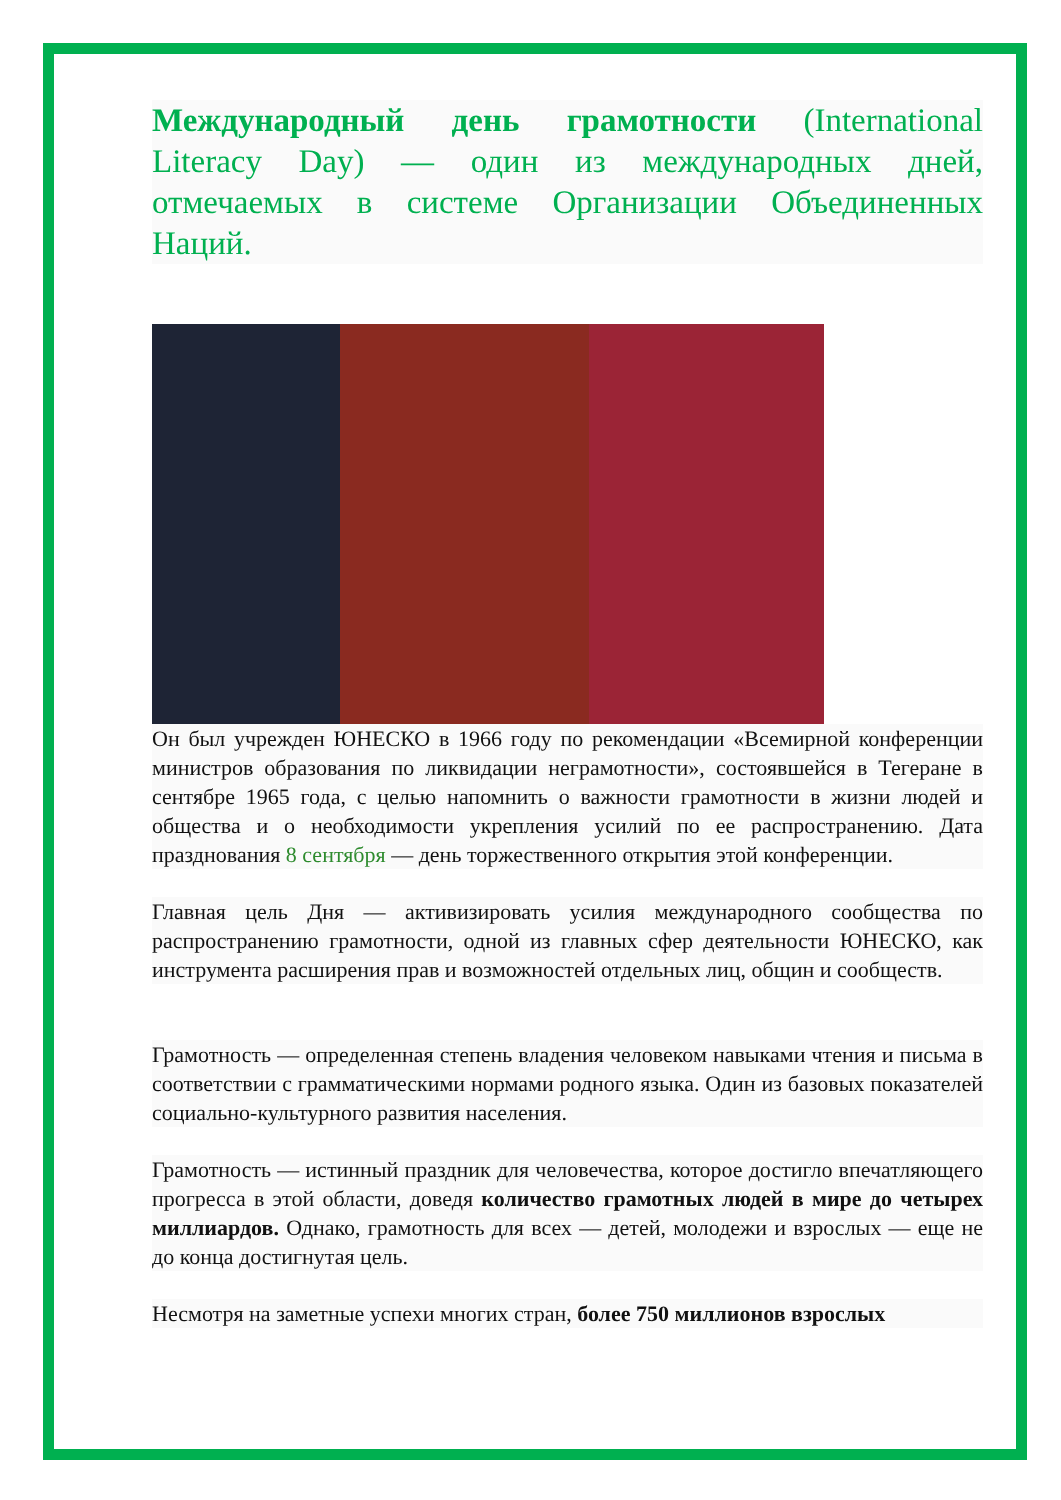Международный день грамотности (International Literacy Day) — один из международных дней, отмечаемых в системе Организации Объединенных Наций.
Он был учрежден ЮНЕСКО в 1966 году по рекомендации «Всемирной конференции министров образования по ликвидации неграмотности», состоявшейся в Тегеране в сентябре 1965 года, с целью напомнить о важности грамотности в жизни людей и общества и о необходимости укрепления усилий по ее распространению. Дата празднования 8 сентября — день торжественного открытия этой конференции.
Главная цель Дня — активизировать усилия международного сообщества по распространению грамотности, одной из главных сфер деятельности ЮНЕСКО, как инструмента расширения прав и возможностей отдельных лиц, общин и сообществ.
Грамотность — определенная степень владения человеком навыками чтения и письма в соответствии с грамматическими нормами родного языка. Один из базовых показателей социально-культурного развития населения.
Грамотность — истинный праздник для человечества, которое достигло впечатляющего прогресса в этой области, доведя количество грамотных людей в мире до четырех миллиардов. Однако, грамотность для всех — детей, молодежи и взрослых — еще не до конца достигнутая цель.
Несмотря на заметные успехи многих стран, более 750 миллионов взрослых